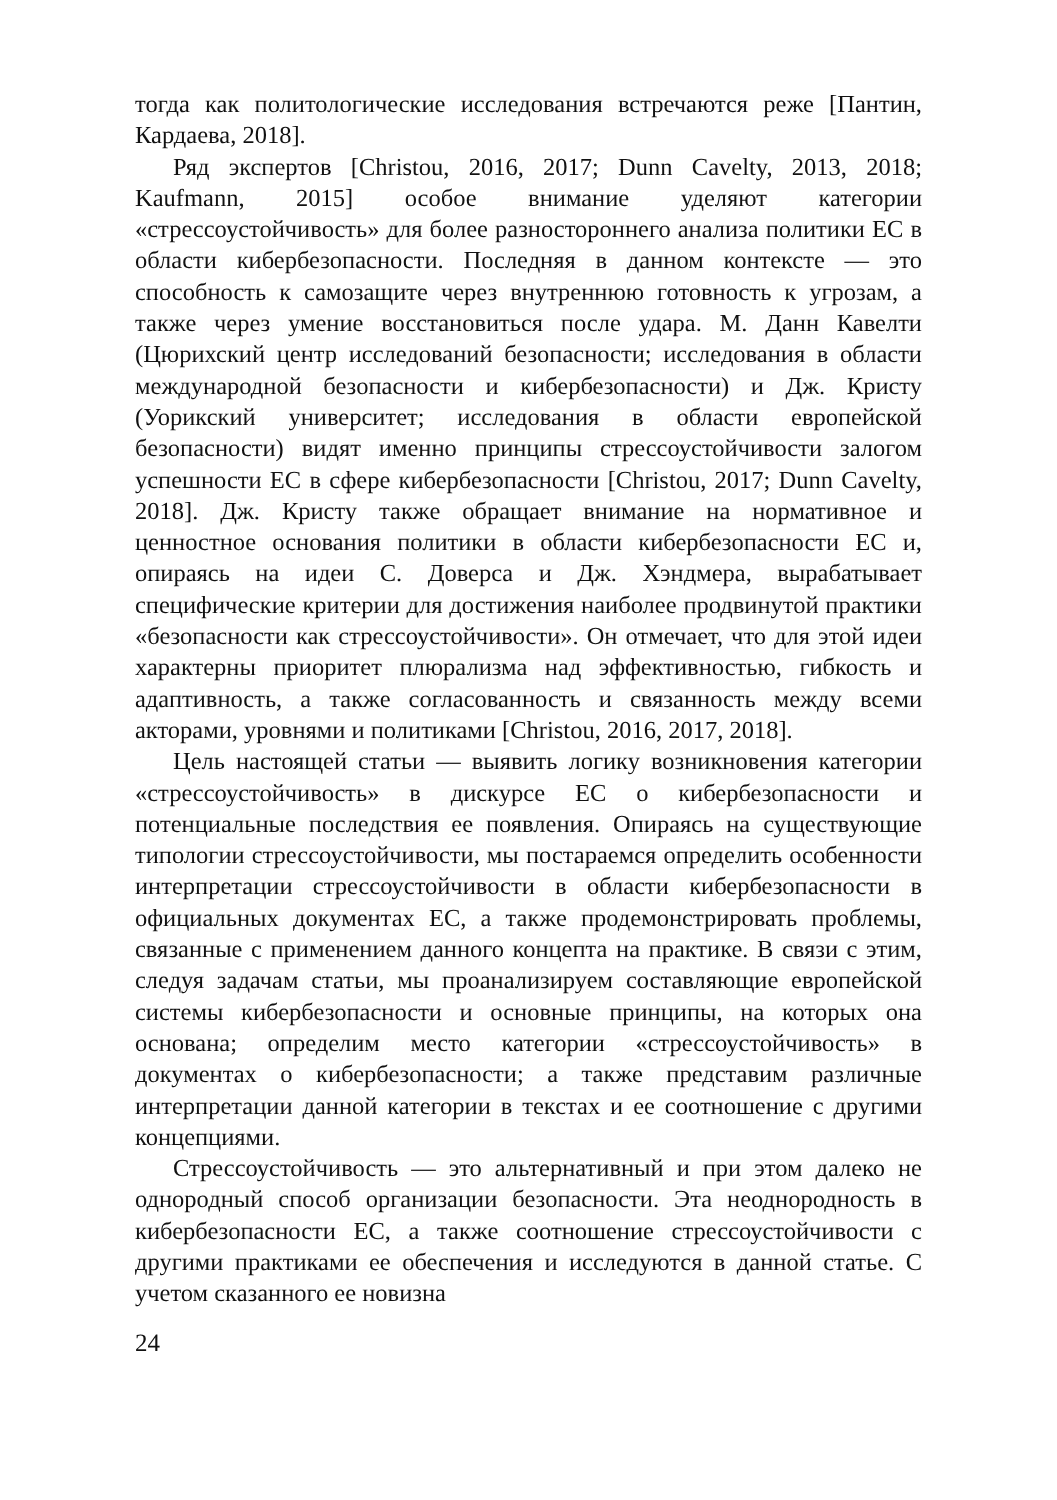тогда как политологические исследования встречаются реже [Пантин, Кардаева, 2018].
Ряд экспертов [Christou, 2016, 2017; Dunn Cavelty, 2013, 2018; Kaufmann, 2015] особое внимание уделяют категории «стрессоустойчивость» для более разностороннего анализа политики ЕС в области кибербезопасности. Последняя в данном контексте — это способность к самозащите через внутреннюю готовность к угрозам, а также через умение восстановиться после удара. М. Данн Кавелти (Цюрихский центр исследований безопасности; исследования в области международной безопасности и кибербезопасности) и Дж. Кристу (Уорикский университет; исследования в области европейской безопасности) видят именно принципы стрессоустойчивости залогом успешности ЕС в сфере кибербезопасности [Christou, 2017; Dunn Cavelty, 2018]. Дж. Кристу также обращает внимание на нормативное и ценностное основания политики в области кибербезопасности ЕС и, опираясь на идеи С. Доверса и Дж. Хэндмера, вырабатывает специфические критерии для достижения наиболее продвинутой практики «безопасности как стрессоустойчивости». Он отмечает, что для этой идеи характерны приоритет плюрализма над эффективностью, гибкость и адаптивность, а также согласованность и связанность между всеми акторами, уровнями и политиками [Christou, 2016, 2017, 2018].
Цель настоящей статьи — выявить логику возникновения категории «стрессоустойчивость» в дискурсе ЕС о кибербезопасности и потенциальные последствия ее появления. Опираясь на существующие типологии стрессоустойчивости, мы постараемся определить особенности интерпретации стрессоустойчивости в области кибербезопасности в официальных документах ЕС, а также продемонстрировать проблемы, связанные с применением данного концепта на практике. В связи с этим, следуя задачам статьи, мы проанализируем составляющие европейской системы кибербезопасности и основные принципы, на которых она основана; определим место категории «стрессоустойчивость» в документах о кибербезопасности; а также представим различные интерпретации данной категории в текстах и ее соотношение с другими концепциями.
Стрессоустойчивость — это альтернативный и при этом далеко не однородный способ организации безопасности. Эта неоднородность в кибербезопасности ЕС, а также соотношение стрессоустойчивости с другими практиками ее обеспечения и исследуются в данной статье. С учетом сказанного ее новизна
24